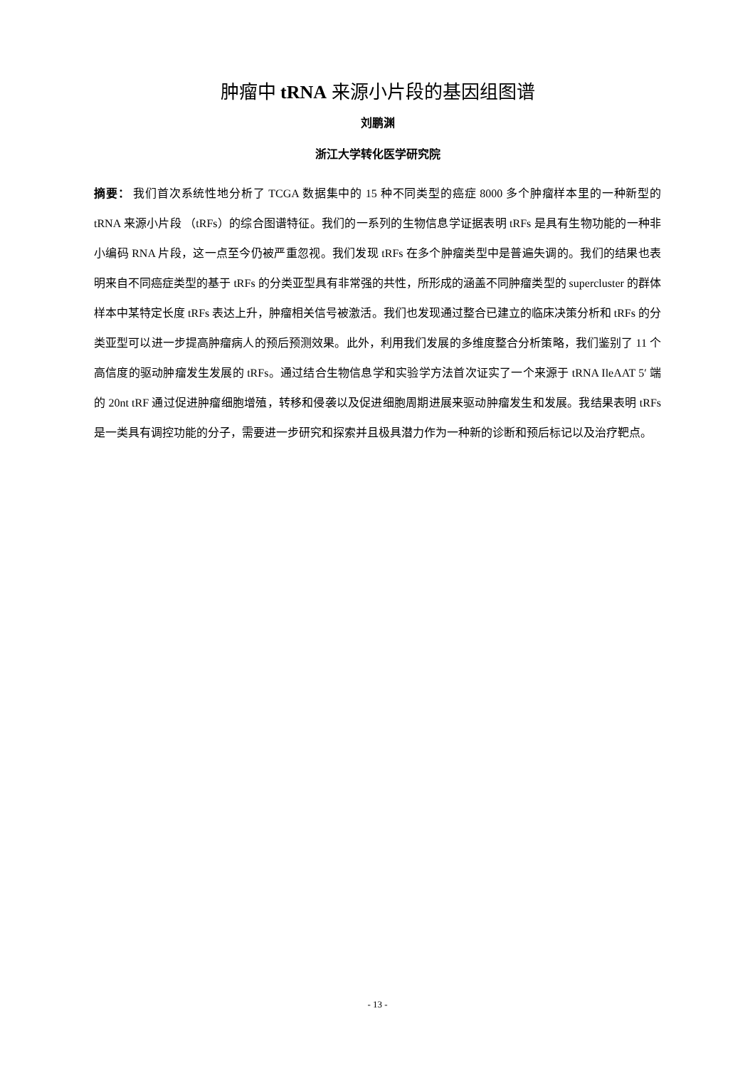肿瘤中 tRNA 来源小片段的基因组图谱
刘鹏渊
浙江大学转化医学研究院
摘要： 我们首次系统性地分析了 TCGA 数据集中的 15 种不同类型的癌症 8000 多个肿瘤样本里的一种新型的 tRNA 来源小片段 （tRFs）的综合图谱特征。我们的一系列的生物信息学证据表明 tRFs 是具有生物功能的一种非小编码 RNA 片段，这一点至今仍被严重忽视。我们发现 tRFs 在多个肿瘤类型中是普遍失调的。我们的结果也表明来自不同癌症类型的基于 tRFs 的分类亚型具有非常强的共性，所形成的涵盖不同肿瘤类型的 supercluster 的群体样本中某特定长度 tRFs 表达上升，肿瘤相关信号被激活。我们也发现通过整合已建立的临床决策分析和 tRFs 的分类亚型可以进一步提高肿瘤病人的预后预测效果。此外，利用我们发展的多维度整合分析策略，我们鉴别了 11 个高信度的驱动肿瘤发生发展的 tRFs。通过结合生物信息学和实验学方法首次证实了一个来源于 tRNA IleAAT 5′ 端的 20nt tRF 通过促进肿瘤细胞增殖，转移和侵袭以及促进细胞周期进展来驱动肿瘤发生和发展。我结果表明 tRFs 是一类具有调控功能的分子，需要进一步研究和探索并且极具潜力作为一种新的诊断和预后标记以及治疗靶点。
- 13 -